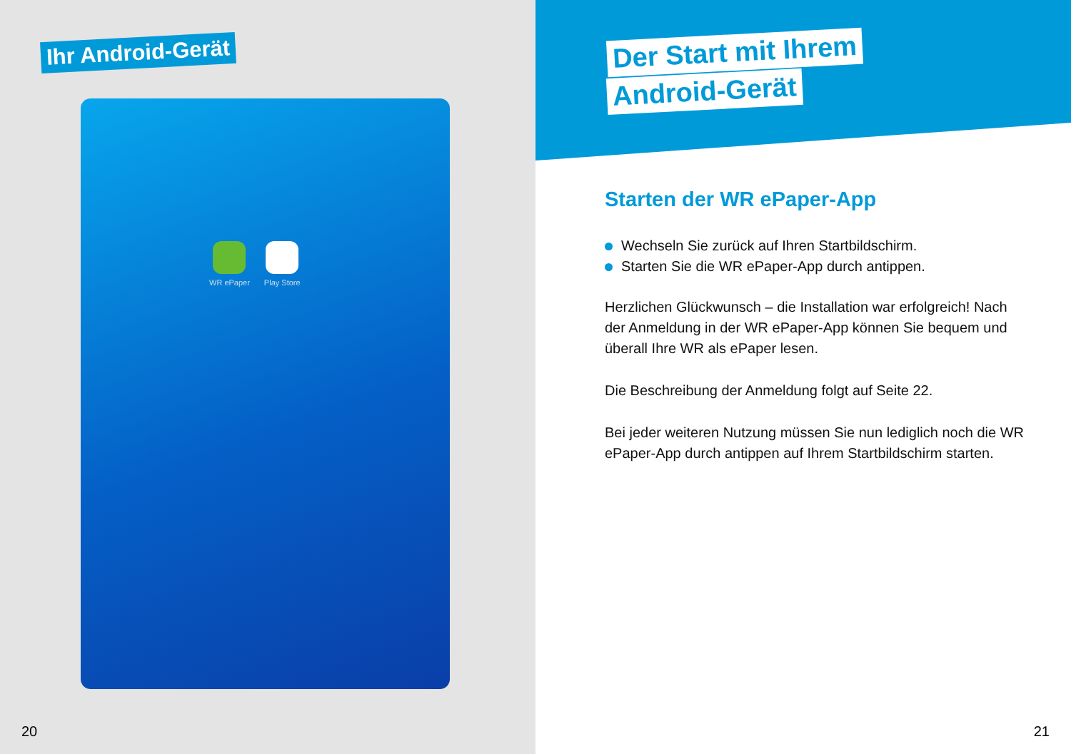Ihr Android-Gerät
WR ePaper Play Store
20
Der Start mit Ihrem
Android-Gerät
Starten der WR ePaper-App
Wechseln Sie zurück auf Ihren Startbildschirm.
Starten Sie die WR ePaper-App durch antippen.
Herzlichen Glückwunsch – die Installation war erfolgreich! Nach der Anmeldung in der WR ePaper-App können Sie bequem und überall Ihre WR als ePaper lesen.
Die Beschreibung der Anmeldung folgt auf Seite 22.
Bei jeder weiteren Nutzung müssen Sie nun lediglich noch die WR ePaper-App durch antippen auf Ihrem Startbildschirm starten.
21